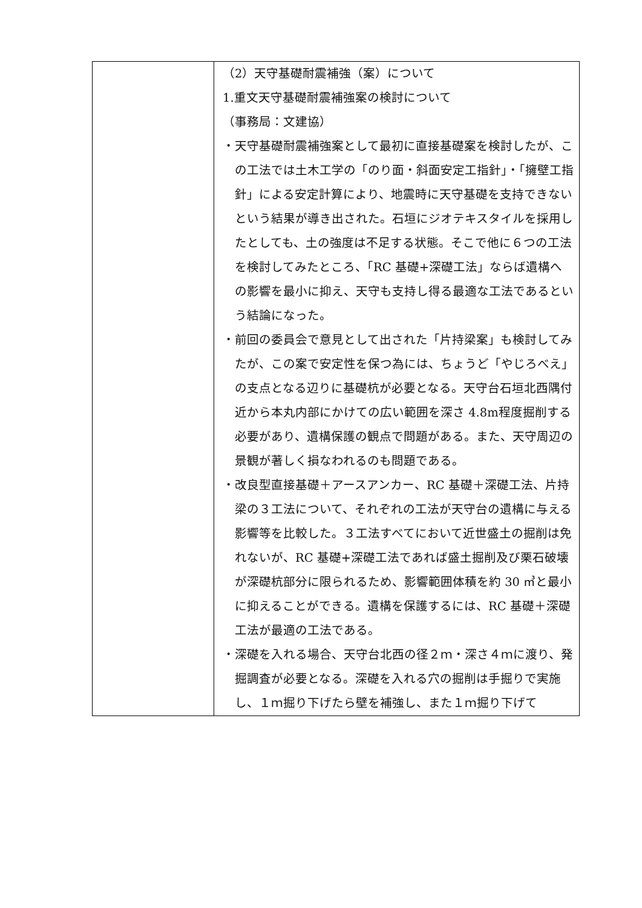| | （2）天守基礎耐震補強（案）について 1.重文天守基礎耐震補強案の検討について （事務局：文建協） ・天守基礎耐震補強案として最初に直接基礎案を検討したが、この工法では土木工学の「のり面・斜面安定工指針」・「擁壁工指針」による安定計算により、地震時に天守基礎を支持できないという結果が導き出された。石垣にジオテキスタイルを採用したとしても、土の強度は不足する状態。そこで他に６つの工法を検討してみたところ、「RC 基礎+深礎工法」ならば遺構への影響を最小に抑え、天守も支持し得る最適な工法であるという結論になった。 ・前回の委員会で意見として出された「片持梁案」も検討してみたが、この案で安定性を保つ為には、ちょうど「やじろべえ」の支点となる辺りに基礎杭が必要となる。天守台石垣北西隅付近から本丸内部にかけての広い範囲を深さ 4.8m程度掘削する必要があり、遺構保護の観点で問題がある。また、天守周辺の景観が著しく損なわれるのも問題である。 ・改良型直接基礎＋アースアンカー、RC 基礎＋深礎工法、片持梁の３工法について、それぞれの工法が天守台の遺構に与える影響等を比較した。３工法すべてにおいて近世盛土の掘削は免れないが、RC 基礎+深礎工法であれば盛土掘削及び栗石破壊が深礎杭部分に限られるため、影響範囲体積を約 30 ㎥と最小に抑えることができる。遺構を保護するには、RC 基礎＋深礎工法が最適の工法である。 ・深礎を入れる場合、天守台北西の径２ｍ・深さ４ｍに渡り、発掘調査が必要となる。深礎を入れる穴の掘削は手掘りで実施し、１ｍ掘り下げたら壁を補強し、また１ｍ掘り下げて |